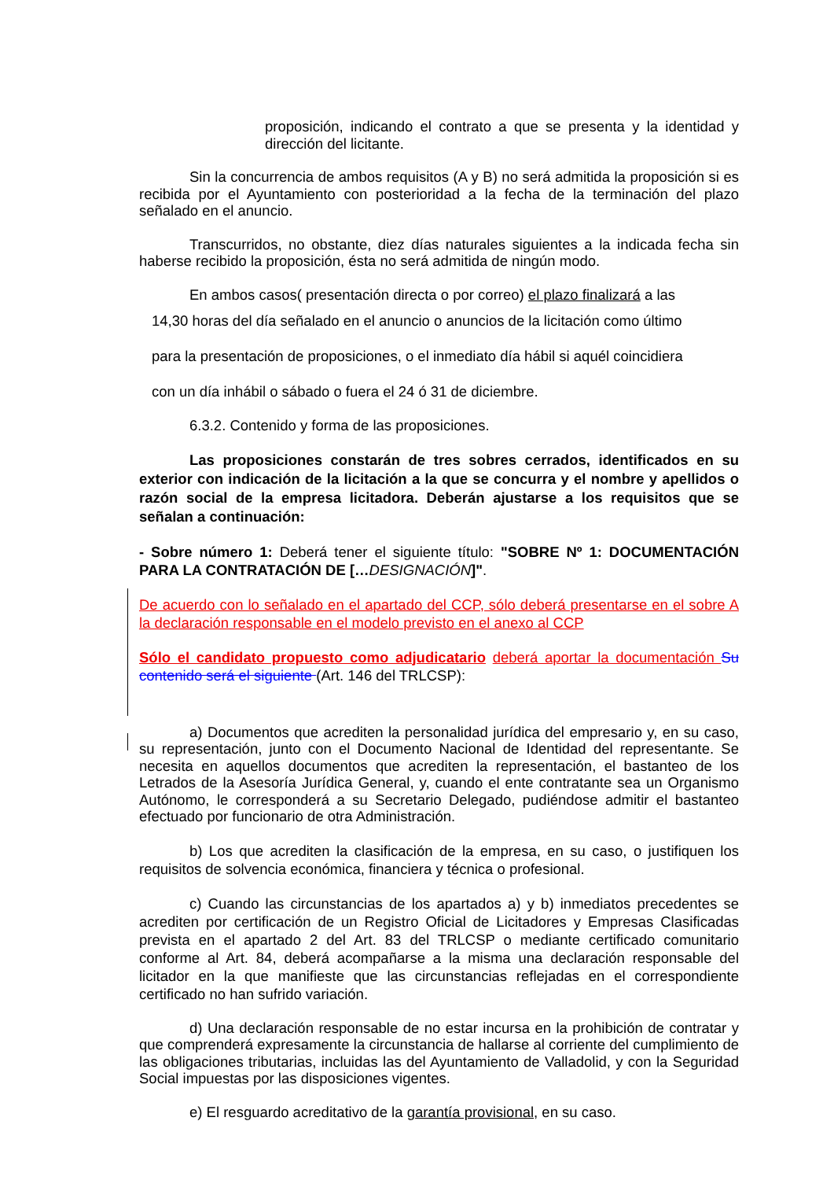proposición, indicando el contrato a que se presenta y la identidad y dirección del licitante.
Sin la concurrencia de ambos requisitos (A y B) no será admitida la proposición si es recibida por el Ayuntamiento con posterioridad a la fecha de la terminación del plazo señalado en el anuncio.
Transcurridos, no obstante, diez días naturales siguientes a la indicada fecha sin haberse recibido la proposición, ésta no será admitida de ningún modo.
En ambos casos( presentación directa o por correo) el plazo finalizará a las
14,30 horas del día señalado en el anuncio o anuncios de la licitación como último
para la presentación de proposiciones, o el inmediato día hábil si aquél coincidiera
con un día inhábil o sábado o fuera el 24 ó 31 de diciembre.
6.3.2. Contenido y forma de las proposiciones.
Las proposiciones constarán de tres sobres cerrados, identificados en su exterior con indicación de la licitación a la que se concurra y el nombre y apellidos o razón social de la empresa licitadora. Deberán ajustarse a los requisitos que se señalan a continuación:
- Sobre número 1: Deberá tener el siguiente título: "SOBRE Nº 1: DOCUMENTACIÓN PARA LA CONTRATACIÓN DE […DESIGNACIÓN]".
De acuerdo con lo señalado en el apartado del CCP, sólo deberá presentarse en el sobre A la declaración responsable en el modelo previsto en el anexo al CCP
Sólo el candidato propuesto como adjudicatario deberá aportar la documentación Su contenido será el siguiente (Art. 146 del TRLCSP):
a) Documentos que acrediten la personalidad jurídica del empresario y, en su caso, su representación, junto con el Documento Nacional de Identidad del representante. Se necesita en aquellos documentos que acrediten la representación, el bastanteo de los Letrados de la Asesoría Jurídica General, y, cuando el ente contratante sea un Organismo Autónomo, le corresponderá a su Secretario Delegado, pudiéndose admitir el bastanteo efectuado por funcionario de otra Administración.
b) Los que acrediten la clasificación de la empresa, en su caso, o justifiquen los requisitos de solvencia económica, financiera y técnica o profesional.
c) Cuando las circunstancias de los apartados a) y b) inmediatos precedentes se acrediten por certificación de un Registro Oficial de Licitadores y Empresas Clasificadas prevista en el apartado 2 del Art. 83 del TRLCSP o mediante certificado comunitario conforme al Art. 84, deberá acompañarse a la misma una declaración responsable del licitador en la que manifieste que las circunstancias reflejadas en el correspondiente certificado no han sufrido variación.
d) Una declaración responsable de no estar incursa en la prohibición de contratar y que comprenderá expresamente la circunstancia de hallarse al corriente del cumplimiento de las obligaciones tributarias, incluidas las del Ayuntamiento de Valladolid, y con la Seguridad Social impuestas por las disposiciones vigentes.
e) El resguardo acreditativo de la garantía provisional, en su caso.